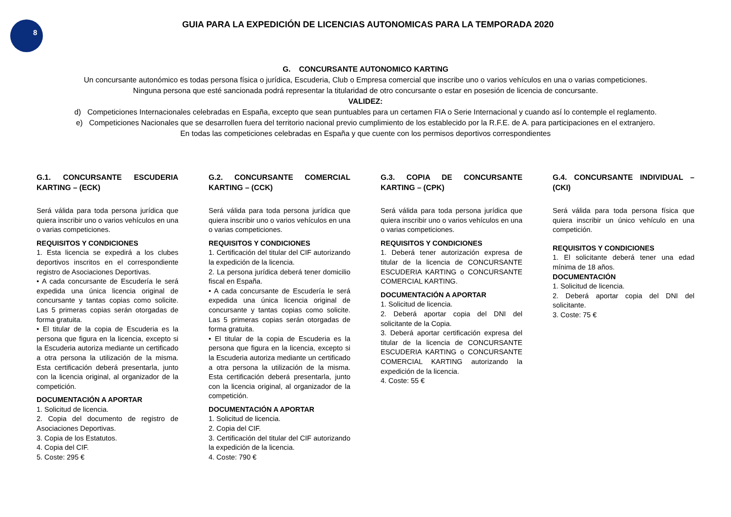8
GUIA PARA LA EXPEDICIÓN DE LICENCIAS AUTONOMICAS PARA LA TEMPORADA 2020
G. CONCURSANTE AUTONOMICO KARTING
Un concursante autonómico es todas persona física o jurídica, Escuderia, Club o Empresa comercial que inscribe uno o varios vehículos en una o varias competiciones.
Ninguna persona que esté sancionada podrá representar la titularidad de otro concursante o estar en posesión de licencia de concursante.
VALIDEZ:
d) Competiciones Internacionales celebradas en España, excepto que sean puntuables para un certamen FIA o Serie Internacional y cuando así lo contemple el reglamento.
e) Competiciones Nacionales que se desarrollen fuera del territorio nacional previo cumplimiento de los establecido por la R.F.E. de A. para participaciones en el extranjero.
En todas las competiciones celebradas en España y que cuente con los permisos deportivos correspondientes
G.1. CONCURSANTE ESCUDERIA KARTING – (ECK)
Será válida para toda persona jurídica que quiera inscribir uno o varios vehículos en una o varias competiciones.
REQUISITOS Y CONDICIONES
1. Esta licencia se expedirá a los clubes deportivos inscritos en el correspondiente registro de Asociaciones Deportivas.
• A cada concursante de Escudería le será expedida una única licencia original de concursante y tantas copias como solicite. Las 5 primeras copias serán otorgadas de forma gratuita.
• El titular de la copia de Escuderia es la persona que figura en la licencia, excepto si la Escuderia autoriza mediante un certificado a otra persona la utilización de la misma. Esta certificación deberá presentarla, junto con la licencia original, al organizador de la competición.
DOCUMENTACIÓN A APORTAR
1. Solicitud de licencia.
2. Copia del documento de registro de Asociaciones Deportivas.
3. Copia de los Estatutos.
4. Copia del CIF.
5. Coste: 295 €
G.2. CONCURSANTE COMERCIAL KARTING – (CCK)
Será válida para toda persona jurídica que quiera inscribir uno o varios vehículos en una o varias competiciones.
REQUISITOS Y CONDICIONES
1. Certificación del titular del CIF autorizando la expedición de la licencia.
2. La persona jurídica deberá tener domicilio fiscal en España.
• A cada concursante de Escudería le será expedida una única licencia original de concursante y tantas copias como solicite. Las 5 primeras copias serán otorgadas de forma gratuita.
• El titular de la copia de Escuderia es la persona que figura en la licencia, excepto si la Escuderia autoriza mediante un certificado a otra persona la utilización de la misma. Esta certificación deberá presentarla, junto con la licencia original, al organizador de la competición.
DOCUMENTACIÓN A APORTAR
1. Solicitud de licencia.
2. Copia del CIF.
3. Certificación del titular del CIF autorizando la expedición de la licencia.
4. Coste: 790 €
G.3. COPIA DE CONCURSANTE KARTING – (CPK)
Será válida para toda persona jurídica que quiera inscribir uno o varios vehículos en una o varias competiciones.
REQUISITOS Y CONDICIONES
1. Deberá tener autorización expresa de titular de la licencia de CONCURSANTE ESCUDERIA KARTING o CONCURSANTE COMERCIAL KARTING.
DOCUMENTACIÓN A APORTAR
1. Solicitud de licencia.
2. Deberá aportar copia del DNI del solicitante de la Copia.
3. Deberá aportar certificación expresa del titular de la licencia de CONCURSANTE ESCUDERIA KARTING o CONCURSANTE COMERCIAL KARTING autorizando la expedición de la licencia.
4. Coste: 55 €
G.4. CONCURSANTE INDIVIDUAL – (CKI)
Será válida para toda persona física que quiera inscribir un único vehículo en una competición.
REQUISITOS Y CONDICIONES
1. El solicitante deberá tener una edad mínima de 18 años.
DOCUMENTACIÓN
1. Solicitud de licencia.
2. Deberá aportar copia del DNI del solicitante.
3. Coste: 75 €